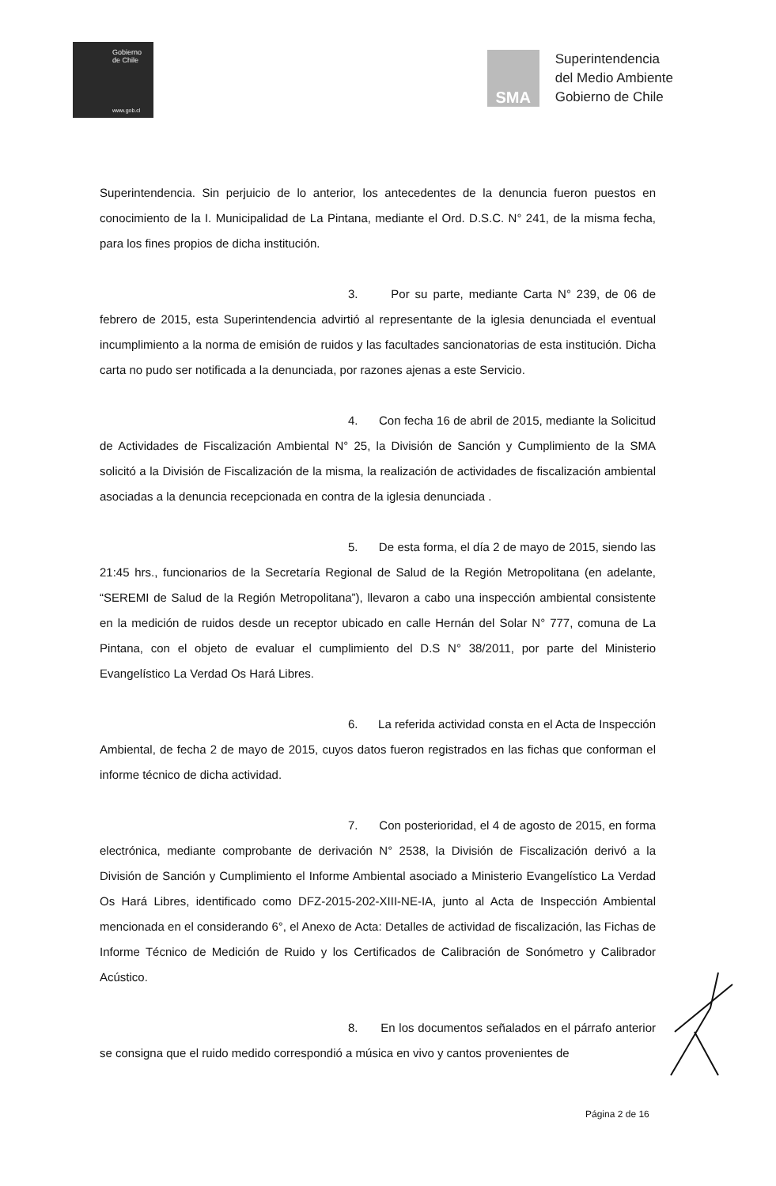Gobierno
de Chile
www.gob.cl
SMA
Superintendencia
del Medio Ambiente
Gobierno de Chile
Superintendencia. Sin perjuicio de lo anterior, los antecedentes de la denuncia fueron puestos en conocimiento de la I. Municipalidad de La Pintana, mediante el Ord. D.S.C. N° 241, de la misma fecha, para los fines propios de dicha institución.
3. Por su parte, mediante Carta N° 239, de 06 de febrero de 2015, esta Superintendencia advirtió al representante de la iglesia denunciada el eventual incumplimiento a la norma de emisión de ruidos y las facultades sancionatorias de esta institución. Dicha carta no pudo ser notificada a la denunciada, por razones ajenas a este Servicio.
4. Con fecha 16 de abril de 2015, mediante la Solicitud de Actividades de Fiscalización Ambiental N° 25, la División de Sanción y Cumplimiento de la SMA solicitó a la División de Fiscalización de la misma, la realización de actividades de fiscalización ambiental asociadas a la denuncia recepcionada en contra de la iglesia denunciada .
5. De esta forma, el día 2 de mayo de 2015, siendo las 21:45 hrs., funcionarios de la Secretaría Regional de Salud de la Región Metropolitana (en adelante, “SEREMI de Salud de la Región Metropolitana”), llevaron a cabo una inspección ambiental consistente en la medición de ruidos desde un receptor ubicado en calle Hernán del Solar N° 777, comuna de La Pintana, con el objeto de evaluar el cumplimiento del D.S N° 38/2011, por parte del Ministerio Evangelístico La Verdad Os Hará Libres.
6. La referida actividad consta en el Acta de Inspección Ambiental, de fecha 2 de mayo de 2015, cuyos datos fueron registrados en las fichas que conforman el informe técnico de dicha actividad.
7. Con posterioridad, el 4 de agosto de 2015, en forma electrónica, mediante comprobante de derivación N° 2538, la División de Fiscalización derivó a la División de Sanción y Cumplimiento el Informe Ambiental asociado a Ministerio Evangelístico La Verdad Os Hará Libres, identificado como DFZ-2015-202-XIII-NE-IA, junto al Acta de Inspección Ambiental mencionada en el considerando 6°, el Anexo de Acta: Detalles de actividad de fiscalización, las Fichas de Informe Técnico de Medición de Ruido y los Certificados de Calibración de Sonómetro y Calibrador Acústico.
8. En los documentos señalados en el párrafo anterior se consigna que el ruido medido correspondió a música en vivo y cantos provenientes de
Página 2 de 16